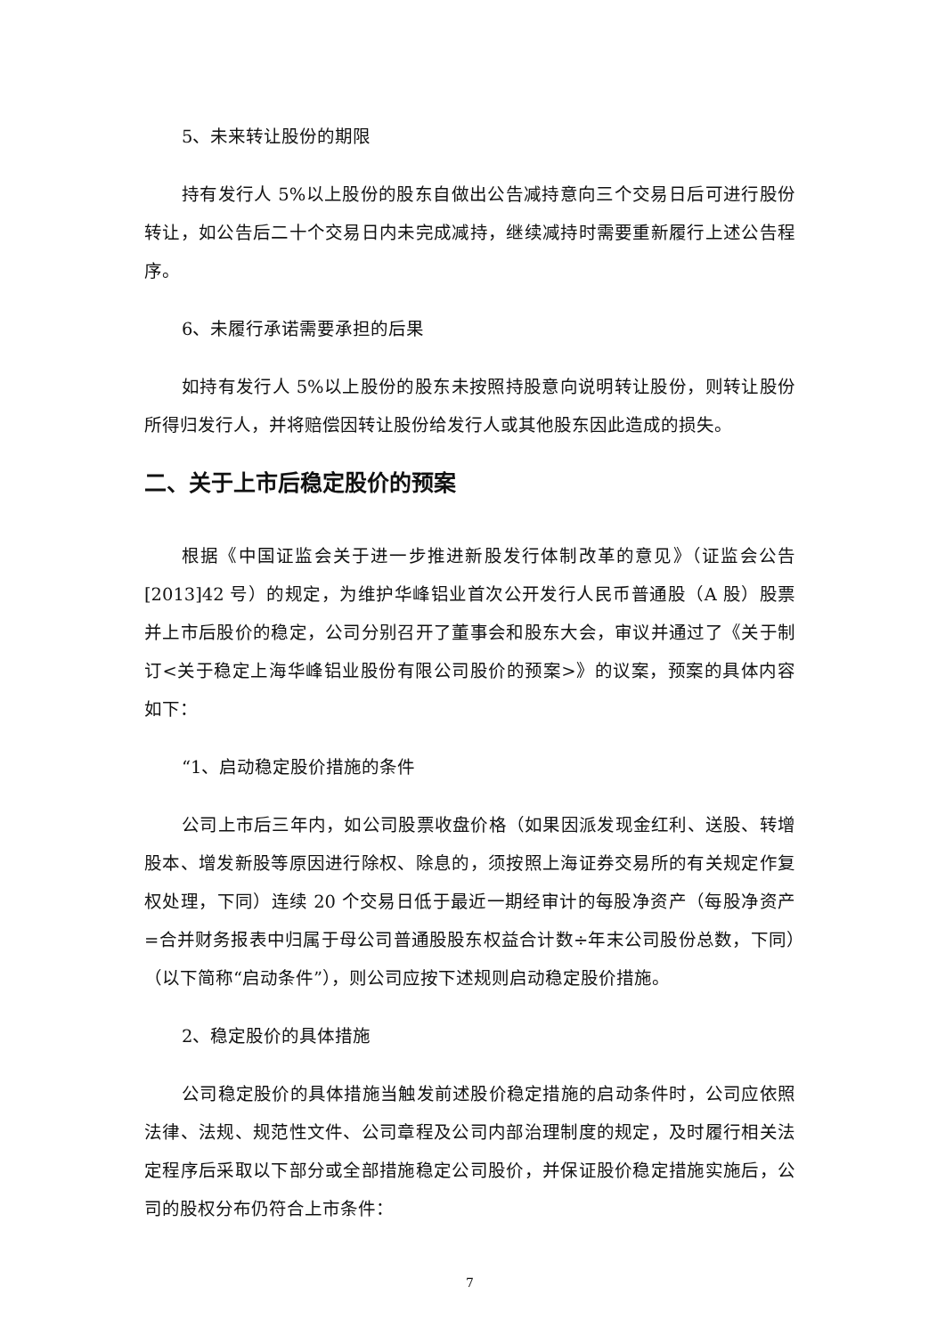5、未来转让股份的期限
持有发行人 5%以上股份的股东自做出公告减持意向三个交易日后可进行股份转让，如公告后二十个交易日内未完成减持，继续减持时需要重新履行上述公告程序。
6、未履行承诺需要承担的后果
如持有发行人 5%以上股份的股东未按照持股意向说明转让股份，则转让股份所得归发行人，并将赔偿因转让股份给发行人或其他股东因此造成的损失。
二、关于上市后稳定股价的预案
根据《中国证监会关于进一步推进新股发行体制改革的意见》（证监会公告[2013]42 号）的规定，为维护华峰铝业首次公开发行人民币普通股（A 股）股票并上市后股价的稳定，公司分别召开了董事会和股东大会，审议并通过了《关于制订<关于稳定上海华峰铝业股份有限公司股价的预案>》的议案，预案的具体内容如下：
“1、启动稳定股价措施的条件
公司上市后三年内，如公司股票收盘价格（如果因派发现金红利、送股、转增股本、增发新股等原因进行除权、除息的，须按照上海证券交易所的有关规定作复权处理，下同）连续 20 个交易日低于最近一期经审计的每股净资产（每股净资产=合并财务报表中归属于母公司普通股股东权益合计数÷年末公司股份总数，下同）（以下简称“启动条件”），则公司应按下述规则启动稳定股价措施。
2、稳定股价的具体措施
公司稳定股价的具体措施当触发前述股价稳定措施的启动条件时，公司应依照法律、法规、规范性文件、公司章程及公司内部治理制度的规定，及时履行相关法定程序后采取以下部分或全部措施稳定公司股价，并保证股价稳定措施实施后，公司的股权分布仍符合上市条件：
7